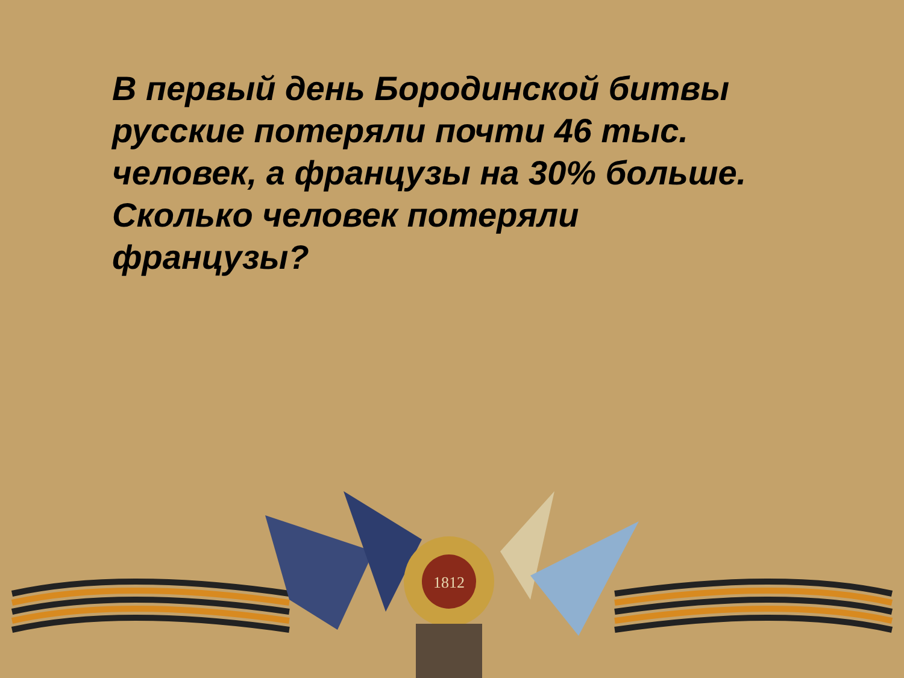В первый день Бородинской битвы русские потеряли почти 46 тыс. человек, а французы на 30% больше. Сколько человек потеряли французы?
1812